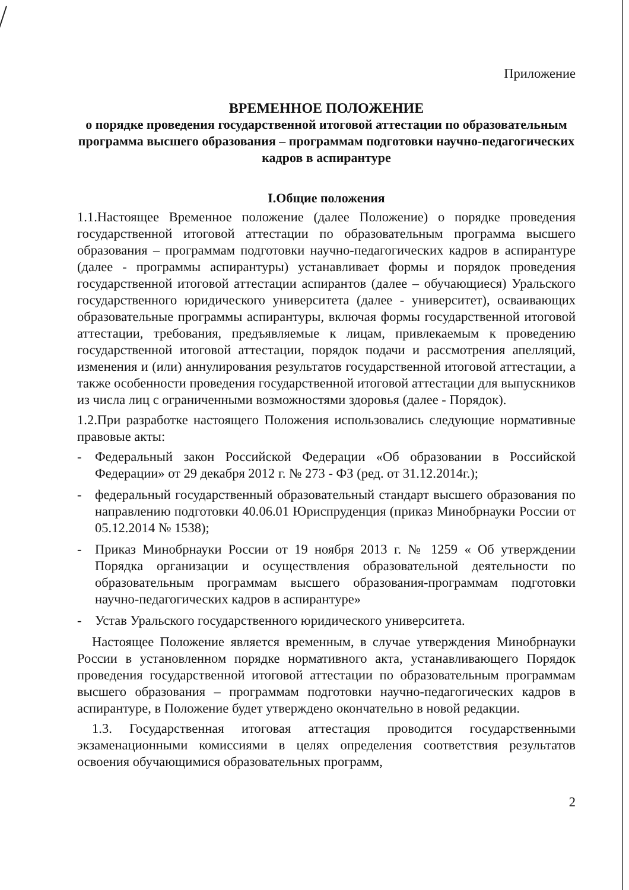Приложение
ВРЕМЕННОЕ ПОЛОЖЕНИЕ
о порядке проведения государственной итоговой аттестации по образовательным программа высшего образования – программам подготовки научно-педагогических кадров в аспирантуре
I.Общие положения
1.1.Настоящее Временное положение (далее Положение) о порядке проведения государственной итоговой аттестации по образовательным программа высшего образования – программам подготовки научно-педагогических кадров в аспирантуре (далее - программы аспирантуры) устанавливает формы и порядок проведения государственной итоговой аттестации аспирантов (далее – обучающиеся) Уральского государственного юридического университета (далее - университет), осваивающих образовательные программы аспирантуры, включая формы государственной итоговой аттестации, требования, предъявляемые к лицам, привлекаемым к проведению государственной итоговой аттестации, порядок подачи и рассмотрения апелляций, изменения и (или) аннулирования результатов государственной итоговой аттестации, а также особенности проведения государственной итоговой аттестации для выпускников из числа лиц с ограниченными возможностями здоровья (далее - Порядок).
1.2.При разработке настоящего Положения использовались следующие нормативные правовые акты:
- Федеральный закон Российской Федерации «Об образовании в Российской Федерации» от 29 декабря 2012 г. № 273 - ФЗ (ред. от 31.12.2014г.);
- федеральный государственный образовательный стандарт высшего образования по направлению подготовки 40.06.01 Юриспруденция (приказ Минобрнауки России от 05.12.2014 № 1538);
- Приказ Минобрнауки России от 19 ноября 2013 г. № 1259 « Об утверждении Порядка организации и осуществления образовательной деятельности по образовательным программам высшего образования-программам подготовки научно-педагогических кадров в аспирантуре»
- Устав Уральского государственного юридического университета.
Настоящее Положение является временным, в случае утверждения Минобрнауки России в установленном порядке нормативного акта, устанавливающего Порядок проведения государственной итоговой аттестации по образовательным программам высшего образования – программам подготовки научно-педагогических кадров в аспирантуре, в Положение будет утверждено окончательно в новой редакции.
1.3. Государственная итоговая аттестация проводится государственными экзаменационными комиссиями в целях определения соответствия результатов освоения обучающимися образовательных программ,
2